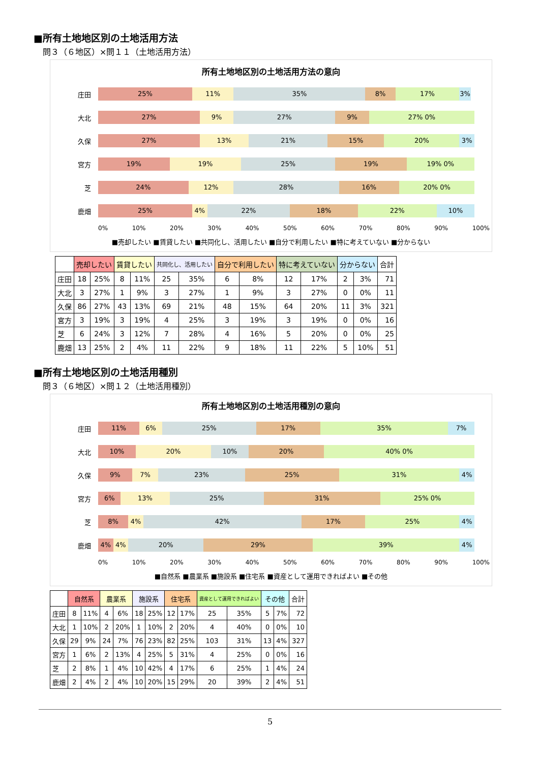■所有土地地区別の土地活用方法
問３（６地区）×問１１（土地活用方法）
所有土地地区別の土地活用方法の意向
庄田
25% 11% 35% 8% 17% 3%
大北
27% 9% 27% 9% 27% 0%
久保
27% 13% 21% 15% 20% 3%
宮方
19% 19% 25% 19% 19% 0%
芝
24% 12% 28% 16% 20% 0%
鹿畑
25% 4% 22% 18% 22% 10%
0% 10% 20% 30% 40% 50% 60% 70% 80% 90% 100%
■売却したい ■賃貸したい ■共同化し、活用したい ■自分で利用したい ■特に考えていない ■分からない
| | 売却したい | | 賃貸したい | | 共同化し、活用したい | | 自分で利用したい | | 特に考えていない | | 分からない | | 合計 |
| --- | --- | --- | --- | --- | --- | --- | --- | --- | --- | --- | --- | --- | --- |
| 庄田 | 18 | 25% | 8 | 11% | 25 | 35% | 6 | 8% | 12 | 17% | 2 | 3% | 71 |
| 大北 | 3 | 27% | 1 | 9% | 3 | 27% | 1 | 9% | 3 | 27% | 0 | 0% | 11 |
| 久保 | 86 | 27% | 43 | 13% | 69 | 21% | 48 | 15% | 64 | 20% | 11 | 3% | 321 |
| 宮方 | 3 | 19% | 3 | 19% | 4 | 25% | 3 | 19% | 3 | 19% | 0 | 0% | 16 |
| 芝 | 6 | 24% | 3 | 12% | 7 | 28% | 4 | 16% | 5 | 20% | 0 | 0% | 25 |
| 鹿畑 | 13 | 25% | 2 | 4% | 11 | 22% | 9 | 18% | 11 | 22% | 5 | 10% | 51 |
■所有土地地区別の土地活用種別
問３（６地区）×問１２（土地活用種別）
所有土地地区別の土地活用種別の意向
庄田
11% 6% 25% 17% 35% 7%
大北
10% 20% 10% 20% 40% 0%
久保
9% 7% 23% 25% 31% 4%
宮方
6% 13% 25% 31% 25% 0%
芝
8% 4% 42% 17% 25% 4%
鹿畑
4% 4% 20% 29% 39% 4%
0% 10% 20% 30% 40% 50% 60% 70% 80% 90% 100%
■自然系 ■農業系 ■施設系 ■住宅系 ■資産として運用できればよい ■その他
| | 自然系 | | 農業系 | | 施設系 | | 住宅系 | | 資産として運用できればよい | | その他 | | 合計 |
| --- | --- | --- | --- | --- | --- | --- | --- | --- | --- | --- | --- | --- | --- |
| 庄田 | 8 | 11% | 4 | 6% | 18 | 25% | 12 | 17% | 25 | 35% | 5 | 7% | 72 |
| 大北 | 1 | 10% | 2 | 20% | 1 | 10% | 2 | 20% | 4 | 40% | 0 | 0% | 10 |
| 久保 | 29 | 9% | 24 | 7% | 76 | 23% | 82 | 25% | 103 | 31% | 13 | 4% | 327 |
| 宮方 | 1 | 6% | 2 | 13% | 4 | 25% | 5 | 31% | 4 | 25% | 0 | 0% | 16 |
| 芝 | 2 | 8% | 1 | 4% | 10 | 42% | 4 | 17% | 6 | 25% | 1 | 4% | 24 |
| 鹿畑 | 2 | 4% | 2 | 4% | 10 | 20% | 15 | 29% | 20 | 39% | 2 | 4% | 51 |
5